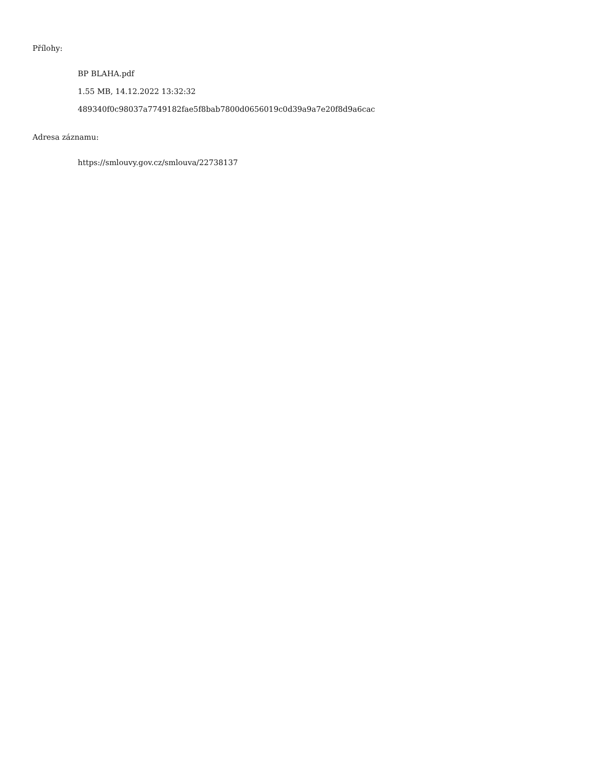Přílohy:
BP BLAHA.pdf
1.55 MB, 14.12.2022 13:32:32
489340f0c98037a7749182fae5f8bab7800d0656019c0d39a9a7e20f8d9a6cac
Adresa záznamu:
https://smlouvy.gov.cz/smlouva/22738137